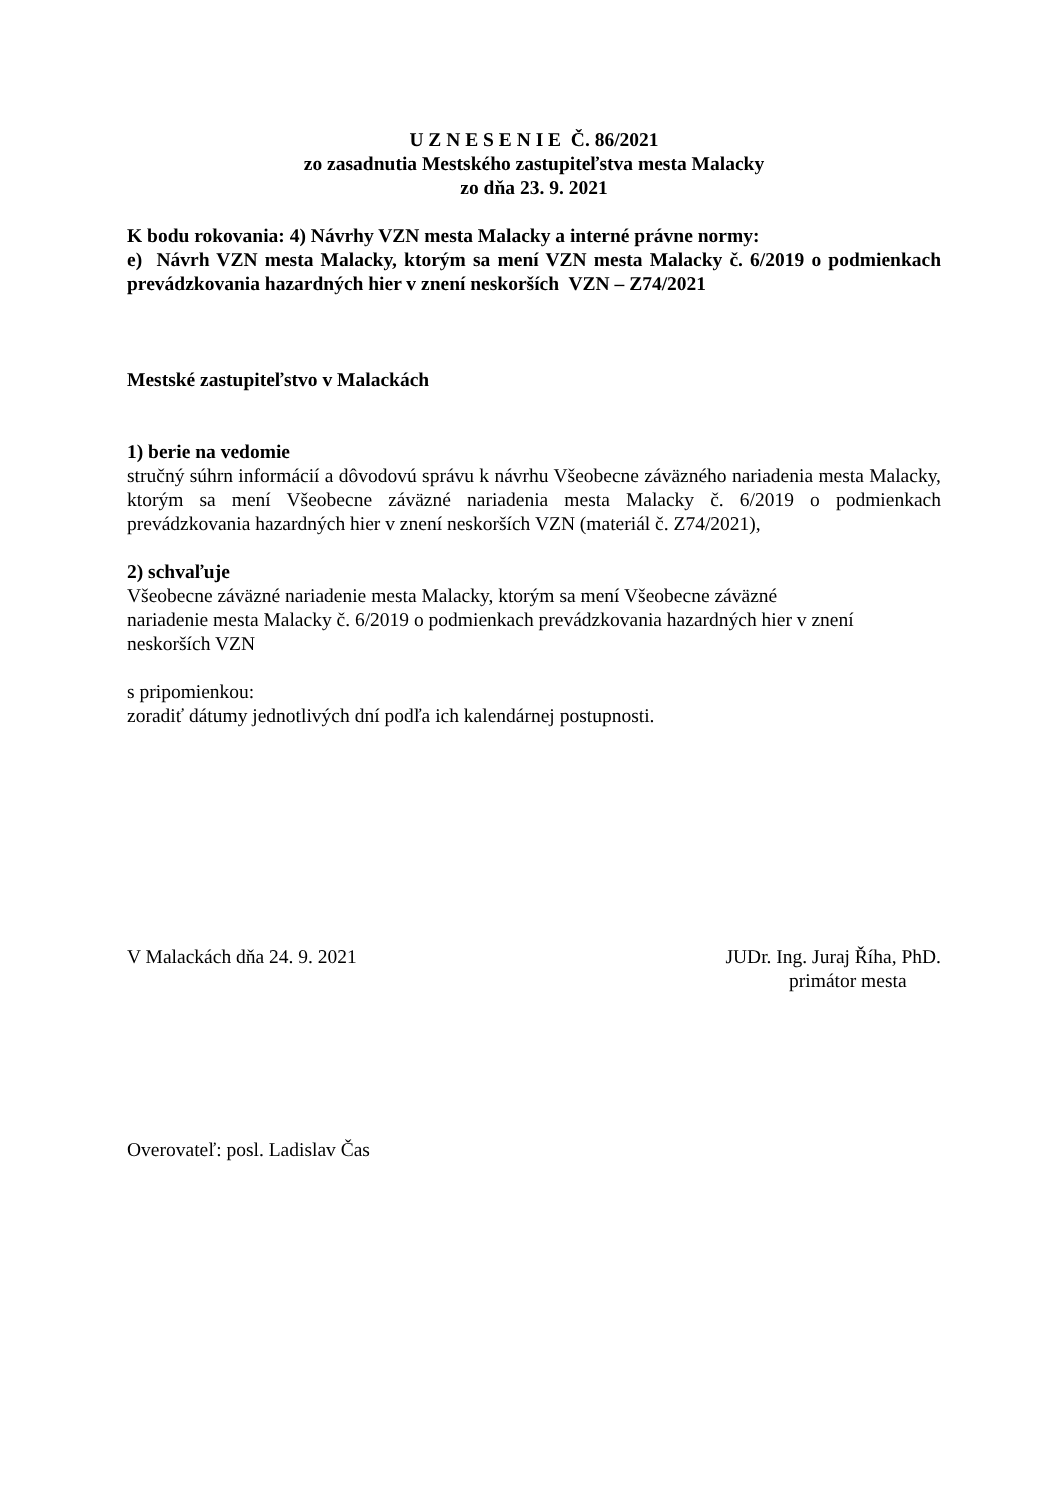U Z N E S E N I E Č. 86/2021
zo zasadnutia Mestského zastupiteľstva mesta Malacky
zo dňa 23. 9. 2021
K bodu rokovania: 4) Návrhy VZN mesta Malacky a interné právne normy:
e) Návrh VZN mesta Malacky, ktorým sa mení VZN mesta Malacky č. 6/2019 o podmienkach prevádzkovania hazardných hier v znení neskorších VZN – Z74/2021
Mestské zastupiteľstvo v Malackách
1) berie na vedomie
stručný súhrn informácií a dôvodovú správu k návrhu Všeobecne záväzného nariadenia mesta Malacky, ktorým sa mení Všeobecne záväzné nariadenia mesta Malacky č. 6/2019 o podmienkach prevádzkovania hazardných hier v znení neskorších VZN (materiál č. Z74/2021),
2) schvaľuje
Všeobecne záväzné nariadenie mesta Malacky, ktorým sa mení Všeobecne záväzné
nariadenie mesta Malacky č. 6/2019 o podmienkach prevádzkovania hazardných hier v znení
neskorších VZN
s pripomienkou:
zoradiť dátumy jednotlivých dní podľa ich kalendárnej postupnosti.
V Malackách dňa 24. 9. 2021 JUDr. Ing. Juraj Říha, PhD.
primátor mesta
Overovateľ: posl. Ladislav Čas